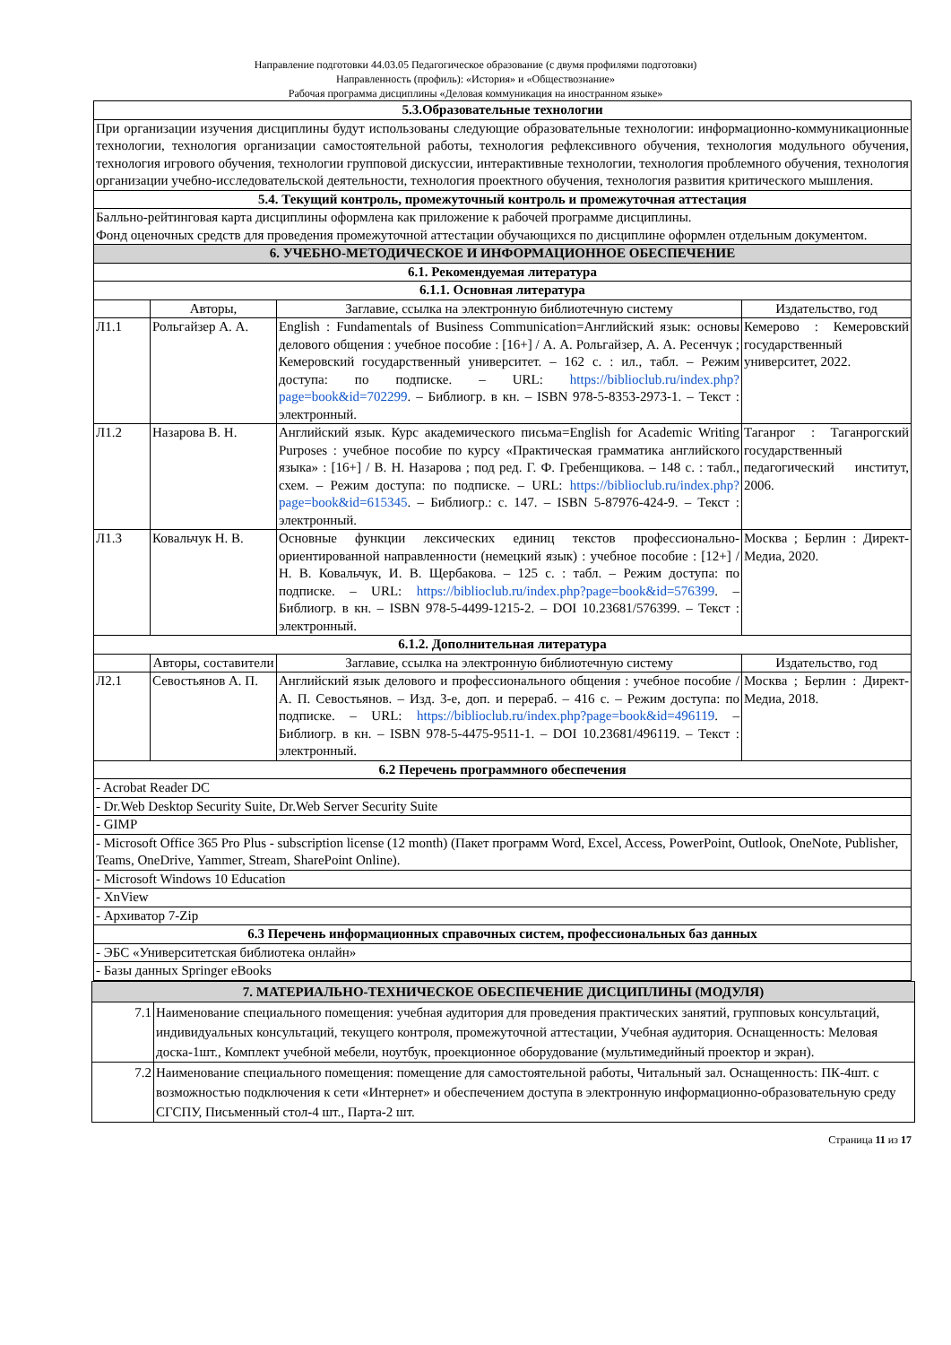Направление подготовки 44.03.05 Педагогическое образование (с двумя профилями подготовки)
Направленность (профиль): «История» и «Обществознание»
Рабочая программа дисциплины «Деловая коммуникация на иностранном языке»
| 5.3.Образовательные технологии | | | |
| При организации изучения дисциплины будут использованы следующие образовательные технологии: информационно-коммуникационные технологии, технология организации самостоятельной работы, технология рефлексивного обучения, технология модульного обучения, технология игрового обучения, технологии групповой дискуссии, интерактивные технологии, технология проблемного обучения, технология организации учебно-исследовательской деятельности, технология проектного обучения, технология развития критического мышления. | | | |
| 5.4. Текущий контроль, промежуточный контроль и промежуточная аттестация | | | |
| Балльно-рейтинговая карта дисциплины оформлена как приложение к рабочей программе дисциплины. Фонд оценочных средств для проведения промежуточной аттестации обучающихся по дисциплине оформлен отдельным документом. | | | |
| 6. УЧЕБНО-МЕТОДИЧЕСКОЕ И ИНФОРМАЦИОННОЕ ОБЕСПЕЧЕНИЕ | | | |
| 6.1. Рекомендуемая литература | | | |
| 6.1.1. Основная литература | | | |
| | Авторы, | Заглавие, ссылка на электронную библиотечную систему | Издательство, год |
| Л1.1 | Рольгайзер А. А. | English : Fundamentals of Business Communication=Английский язык: основы делового общения : учебное пособие : [16+] / А. А. Рольгайзер, А. А. Ресенчук ; Кемеровский государственный университет. – 162 с. : ил., табл. – Режим доступа: по подписке. – URL: https://biblioclub.ru/index.php?page=book&id=702299 . – Библиогр. в кн. – ISBN 978-5-8353-2973-1. – Текст : электронный. | Кемерово : Кемеровский государственный университет, 2022. |
| Л1.2 | Назарова В. Н. | Английский язык. Курс академического письма=English for Academic Writing Purposes : учебное пособие по курсу «Практическая грамматика английского языка» : [16+] / В. Н. Назарова ; под ред. Г. Ф. Гребенщикова. – 148 с. : табл., схем. – Режим доступа: по подписке. – URL: https://biblioclub.ru/index.php?page=book&id=615345 . – Библиогр.: с. 147. – ISBN 5-87976-424-9. – Текст : электронный. | Таганрог : Таганрогский государственный педагогический институт, 2006. |
| Л1.3 | Ковальчук Н. В. | Основные функции лексических единиц текстов профессионально-ориентированной направленности (немецкий язык) : учебное пособие : [12+] / Н. В. Ковальчук, И. В. Щербакова. – 125 с. : табл. – Режим доступа: по подписке. – URL: https://biblioclub.ru/index.php?page=book&id=576399 . – Библиогр. в кн. – ISBN 978-5-4499-1215-2. – DOI 10.23681/576399. – Текст : электронный. | Москва ; Берлин : Директ-Медиа, 2020. |
| 6.1.2. Дополнительная литература | | | |
| | Авторы, составители | Заглавие, ссылка на электронную библиотечную систему | Издательство, год |
| Л2.1 | Севостьянов А. П. | Английский язык делового и профессионального общения : учебное пособие / А. П. Севостьянов. – Изд. 3-е, доп. и перераб. – 416 с. – Режим доступа: по подписке. – URL: https://biblioclub.ru/index.php?page=book&id=496119 . – Библиогр. в кн. – ISBN 978-5-4475-9511-1. – DOI 10.23681/496119. – Текст : электронный. | Москва ; Берлин : Директ-Медиа, 2018. |
| 6.2 Перечень программного обеспечения | | | |
| - Acrobat Reader DC | | | |
| - Dr.Web Desktop Security Suite, Dr.Web Server Security Suite | | | |
| - GIMP | | | |
| - Microsoft Office 365 Pro Plus - subscription license (12 month) (Пакет программ Word, Excel, Access, PowerPoint, Outlook, OneNote, Publisher, Teams, OneDrive, Yammer, Stream, SharePoint Online). | | | |
| - Microsoft Windows 10 Education | | | |
| - XnView | | | |
| - Архиватор 7-Zip | | | |
| 6.3 Перечень информационных справочных систем, профессиональных баз данных | | | |
| - ЭБС «Университетская библиотека онлайн» | | | |
| - Базы данных Springer eBooks | | | |
| 7. МАТЕРИАЛЬНО-ТЕХНИЧЕСКОЕ ОБЕСПЕЧЕНИЕ ДИСЦИПЛИНЫ (МОДУЛЯ) | |
| 7.1 | Наименование специального помещения: учебная аудитория для проведения практических занятий, групповых консультаций, индивидуальных консультаций, текущего контроля, промежуточной аттестации, Учебная аудитория. Оснащенность: Меловая доска-1шт., Комплект учебной мебели, ноутбук, проекционное оборудование (мультимедийный проектор и экран). |
| 7.2 | Наименование специального помещения: помещение для самостоятельной работы, Читальный зал. Оснащенность: ПК-4шт. с возможностью подключения к сети «Интернет» и обеспечением доступа в электронную информационно-образовательную среду СГСПУ, Письменный стол-4 шт., Парта-2 шт. |
Страница 11 из 17